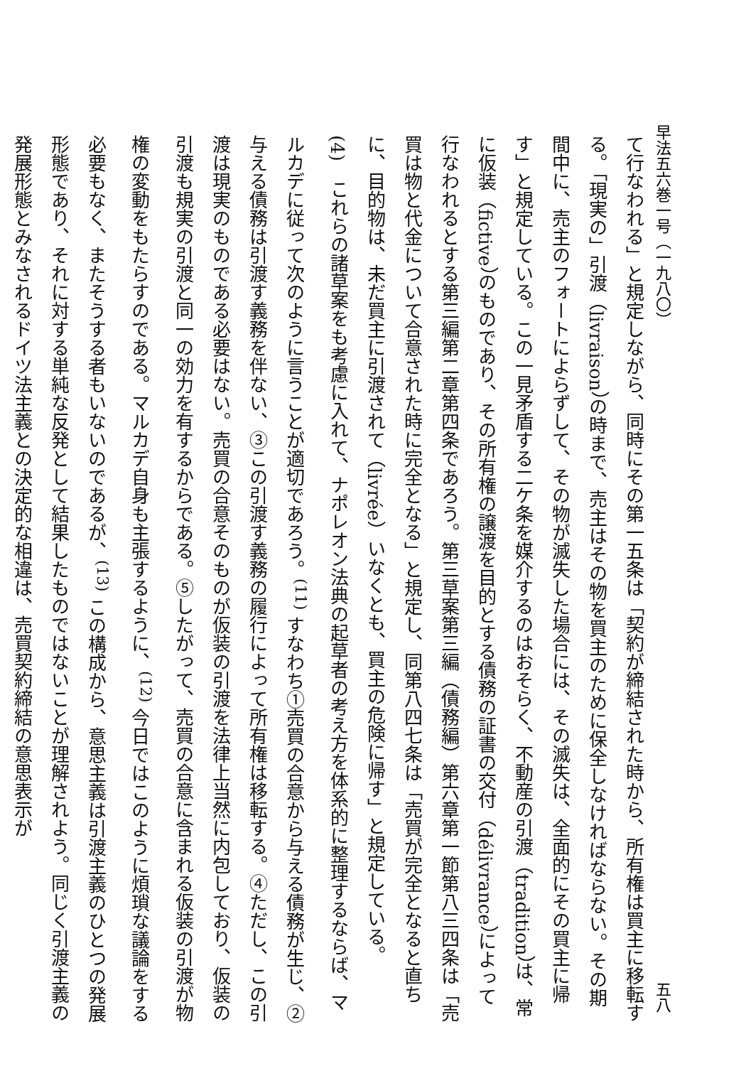早法五六巻一号（一九八〇） 五八
て行なわれる」と規定しながら、同時にその第一五条は「契約が締結された時から、所有権は買主に移転する。「現実の」引渡（livraison）の時まで、売主はその物を買主のために保全しなければならない。その期間中に、売主のフォートによらずして、その物が滅失した場合には、その滅失は、全面的にその買主に帰す」と規定している。この一見矛盾する二ケ条を媒介するのはおそらく、不動産の引渡（tradition）は、常に仮装（fictive）のものであり、その所有権の譲渡を目的とする債務の証書の交付（délivrance）によって行なわれるとする第三編第二章第四条であろう。第三草案第三編（債務編）第六章第一節第八三四条は「売買は物と代金について合意された時に完全となる」と規定し、同第八四七条は「売買が完全となると直ちに、目的物は、未だ買主に引渡されて（livrée）いなくとも、買主の危険に帰す」と規定している。
(4)　これらの諸草案をも考慮に入れて、ナポレオン法典の起草者の考え方を体系的に整理するならば、マルカデに従って次のように言うことが適切であろう。<sup>(11)</sup> すなわち①売買の合意から与える債務が生じ、②与える債務は引渡す義務を伴ない、③この引渡す義務の履行によって所有権は移転する。④ただし、この引渡は現実のものである必要はない。売買の合意そのものが仮装の引渡を法律上当然に内包しており、仮装の引渡も規実の引渡と同一の効力を有するからである。⑤したがって、売買の合意に含まれる仮装の引渡が物権の変動をもたらすのである。マルカデ自身も主張するように、<sup>(12)</sup> 今日ではこのように煩瑣な議論をする必要もなく、またそうする者もいないのであるが、<sup>(13)</sup> この構成から、意思主義は引渡主義のひとつの発展形態であり、それに対する単純な反発として結果したものではないことが理解されよう。同じく引渡主義の発展形態とみなされるドイツ法主義との決定的な相違は、売買契約締結の意思表示が